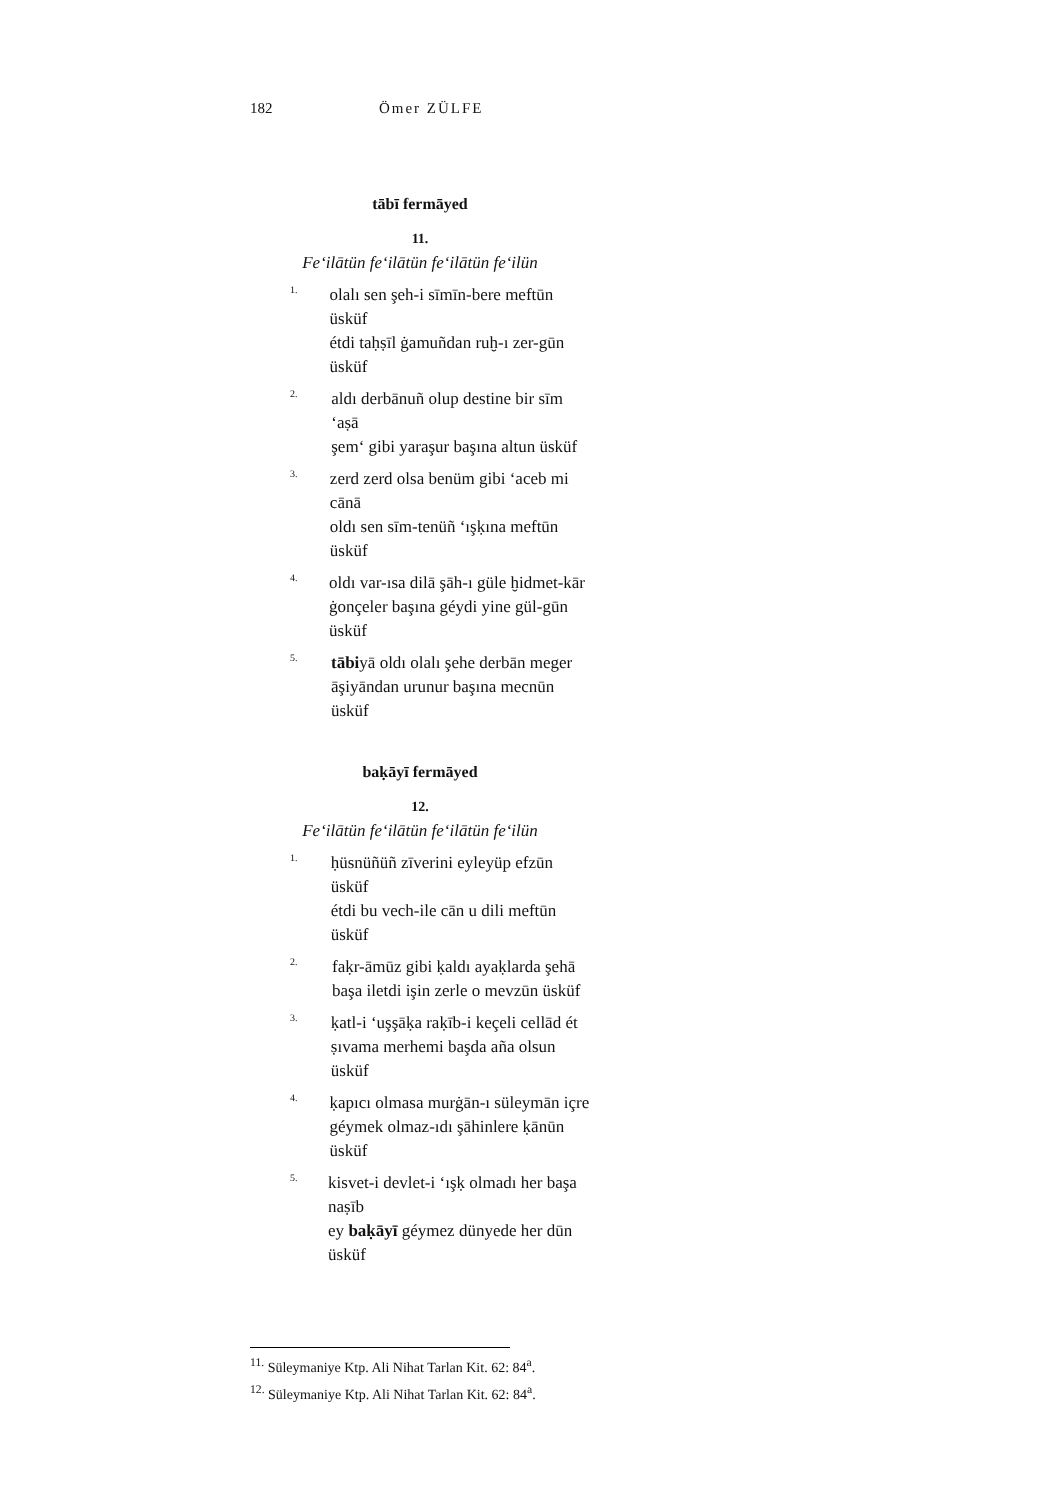182 Ömer ZÜLFE
tābī fermāyed
11.
Fe‘ilātün fe‘ilātün fe‘ilātün fe‘ilün
1.
olalı sen şeh-i sīmīn-bere meftūn üsküf
étdi taḥṣīl ġamuñdan ruḫ-ı zer-gūn üsküf
2.
aldı derbānuñ olup destine bir sīm ‘aṣā
şem‘ gibi yaraşur başına altun üsküf
3.
zerd zerd olsa benüm gibi ‘aceb mi cānā
oldı sen sīm-tenüñ ‘ışḳına meftūn üsküf
4.
oldı var-ısa dilā şāh-ı güle ḫidmet-kār
ġonçeler başına géydi yine gül-gūn üsküf
5.
tābiyā oldı olalı şehe derbān meger
āşiyāndan urunur başına mecnūn üsküf
baḳāyī fermāyed
12.
Fe‘ilātün fe‘ilātün fe‘ilātün fe‘ilün
1.
ḥüsnüñüñ zīverini eyleyüp efzūn üsküf
étdi bu vech-ile cān u dili meftūn üsküf
2.
faḳr-āmūz gibi ḳaldı ayaḳlarda şehā
başa iletdi işin zerle o mevzūn üsküf
3.
ḳatl-i ‘uşşāḳa raḳīb-i keçeli cellād ét
ṣıvama merhemi başda aña olsun üsküf
4.
ḳapıcı olmasa murġān-ı süleymān içre
géymek olmaz-ıdı şāhinlere ḳānūn üsküf
5.
kisvet-i devlet-i ‘ışḳ olmadı her başa naṣīb
ey baḳāyī géymez dünyede her dūn üsküf
<sup>11.</sup> Süleymaniye Ktp. Ali Nihat Tarlan Kit. 62: 84<sup>a</sup>.
<sup>12.</sup> Süleymaniye Ktp. Ali Nihat Tarlan Kit. 62: 84<sup>a</sup>.